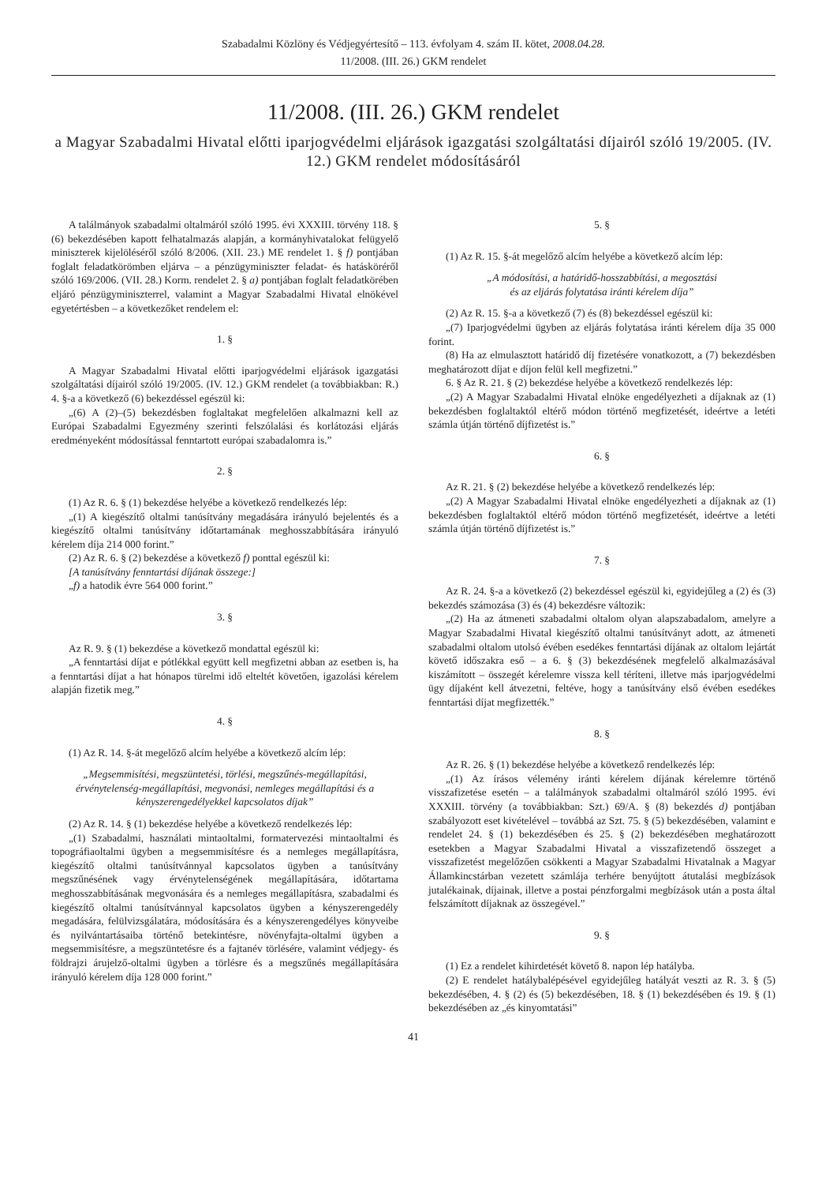Szabadalmi Közlöny és Védjegyértesítő – 113. évfolyam 4. szám II. kötet, 2008.04.28.
11/2008. (III. 26.) GKM rendelet
11/2008. (III. 26.) GKM rendelet
a Magyar Szabadalmi Hivatal előtti iparjogvédelmi eljárások igazgatási szolgáltatási díjairól szóló 19/2005. (IV. 12.) GKM rendelet módosításáról
A találmányok szabadalmi oltalmáról szóló 1995. évi XXXIII. törvény 118. § (6) bekezdésében kapott felhatalmazás alapján, a kormányhivatalokat felügyelő miniszterek kijelöléséről szóló 8/2006. (XII. 23.) ME rendelet 1. § f) pontjában foglalt feladatkörömben eljárva – a pénzügyminiszter feladat- és hatásköréről szóló 169/2006. (VII. 28.) Korm. rendelet 2. § a) pontjában foglalt feladatkörében eljáró pénzügyminiszterrel, valamint a Magyar Szabadalmi Hivatal elnökével egyetértésben – a következőket rendelem el:
1. §
A Magyar Szabadalmi Hivatal előtti iparjogvédelmi eljárások igazgatási szolgáltatási díjairól szóló 19/2005. (IV. 12.) GKM rendelet (a továbbiakban: R.) 4. §-a a következő (6) bekezdéssel egészül ki:
„(6) A (2)–(5) bekezdésben foglaltakat megfelelően alkalmazni kell az Európai Szabadalmi Egyezmény szerinti felszólalási és korlátozási eljárás eredményeként módosítással fenntartott európai szabadalomra is.”
2. §
(1) Az R. 6. § (1) bekezdése helyébe a következő rendelkezés lép:
„(1) A kiegészítő oltalmi tanúsítvány megadására irányuló bejelentés és a kiegészítő oltalmi tanúsítvány időtartamának meghosszabbítására irányuló kérelem díja 214 000 forint.”
(2) Az R. 6. § (2) bekezdése a következő f) ponttal egészül ki:
[A tanúsítvány fenntartási díjának összege:]
„f) a hatodik évre 564 000 forint.”
3. §
Az R. 9. § (1) bekezdése a következő mondattal egészül ki:
„A fenntartási díjat e pótlékkal együtt kell megfizetni abban az esetben is, ha a fenntartási díjat a hat hónapos türelmi idő elteltét követően, igazolási kérelem alapján fizetik meg.”
4. §
(1) Az R. 14. §-át megelőző alcím helyébe a következő alcím lép:
„Megsemmisítési, megszüntetési, törlési, megszűnés-megállapítási, érvénytelenség-megállapítási, megvonási, nemleges megállapítási és a kényszerengedélyekkel kapcsolatos díjak”
(2) Az R. 14. § (1) bekezdése helyébe a következő rendelkezés lép:
„(1) Szabadalmi, használati mintaoltalmi, formatervezési mintaoltalmi és topográfiaoltalmi ügyben a megsemmisítésre és a nemleges megállapításra, kiegészítő oltalmi tanúsítvánnyal kapcsolatos ügyben a tanúsítvány megszűnésének vagy érvénytelenségének megállapítására, időtartama meghosszabbításának megvonására és a nemleges megállapításra, szabadalmi és kiegészítő oltalmi tanúsítvánnyal kapcsolatos ügyben a kényszerengedély megadására, felülvizsgálatára, módosítására és a kényszerengedélyes könyveibe és nyilvántartásaiba történő betekintésre, növényfajta-oltalmi ügyben a megsemmisítésre, a megszüntetésre és a fajtanév törlésére, valamint védjegy- és földrajzi árujelző-oltalmi ügyben a törlésre és a megszűnés megállapítására irányuló kérelem díja 128 000 forint.”
5. §
(1) Az R. 15. §-át megelőző alcím helyébe a következő alcím lép:
„A módosítási, a határidő-hosszabbítási, a megosztási
és az eljárás folytatása iránti kérelem díja”
(2) Az R. 15. §-a a következő (7) és (8) bekezdéssel egészül ki:
„(7) Iparjogvédelmi ügyben az eljárás folytatása iránti kérelem díja 35 000 forint.
(8) Ha az elmulasztott határidő díj fizetésére vonatkozott, a (7) bekezdésben meghatározott díjat e díjon felül kell megfizetni.”
6. § Az R. 21. § (2) bekezdése helyébe a következő rendelkezés lép:
„(2) A Magyar Szabadalmi Hivatal elnöke engedélyezheti a díjaknak az (1) bekezdésben foglaltaktól eltérő módon történő megfizetését, ideértve a letéti számla útján történő díjfizetést is.”
6. §
Az R. 21. § (2) bekezdése helyébe a következő rendelkezés lép:
„(2) A Magyar Szabadalmi Hivatal elnöke engedélyezheti a díjaknak az (1) bekezdésben foglaltaktól eltérő módon történő megfizetését, ideértve a letéti számla útján történő díjfizetést is.”
7. §
Az R. 24. §-a a következő (2) bekezdéssel egészül ki, egyidejűleg a (2) és (3) bekezdés számozása (3) és (4) bekezdésre változik:
„(2) Ha az átmeneti szabadalmi oltalom olyan alapszabadalom, amelyre a Magyar Szabadalmi Hivatal kiegészítő oltalmi tanúsítványt adott, az átmeneti szabadalmi oltalom utolsó évében esedékes fenntartási díjának az oltalom lejártát követő időszakra eső – a 6. § (3) bekezdésének megfelelő alkalmazásával kiszámított – összegét kérelemre vissza kell téríteni, illetve más iparjogvédelmi ügy díjaként kell átvezetni, feltéve, hogy a tanúsítvány első évében esedékes fenntartási díjat megfizették.”
8. §
Az R. 26. § (1) bekezdése helyébe a következő rendelkezés lép:
„(1) Az írásos vélemény iránti kérelem díjának kérelemre történő visszafizetése esetén – a találmányok szabadalmi oltalmáról szóló 1995. évi XXXIII. törvény (a továbbiakban: Szt.) 69/A. § (8) bekezdés d) pontjában szabályozott eset kivételével – továbbá az Szt. 75. § (5) bekezdésében, valamint e rendelet 24. § (1) bekezdésében és 25. § (2) bekezdésében meghatározott esetekben a Magyar Szabadalmi Hivatal a visszafizetendő összeget a visszafizetést megelőzően csökkenti a Magyar Szabadalmi Hivatalnak a Magyar Államkincstárban vezetett számlája terhére benyújtott átutalási megbízások jutalékainak, díjainak, illetve a postai pénzforgalmi megbízások után a posta által felszámított díjaknak az összegével.”
9. §
(1) Ez a rendelet kihirdetését követő 8. napon lép hatályba.
(2) E rendelet hatálybalépésével egyidejűleg hatályát veszti az R. 3. § (5) bekezdésében, 4. § (2) és (5) bekezdésében, 18. § (1) bekezdésében és 19. § (1) bekezdésében az „és kinyomtatási”
41